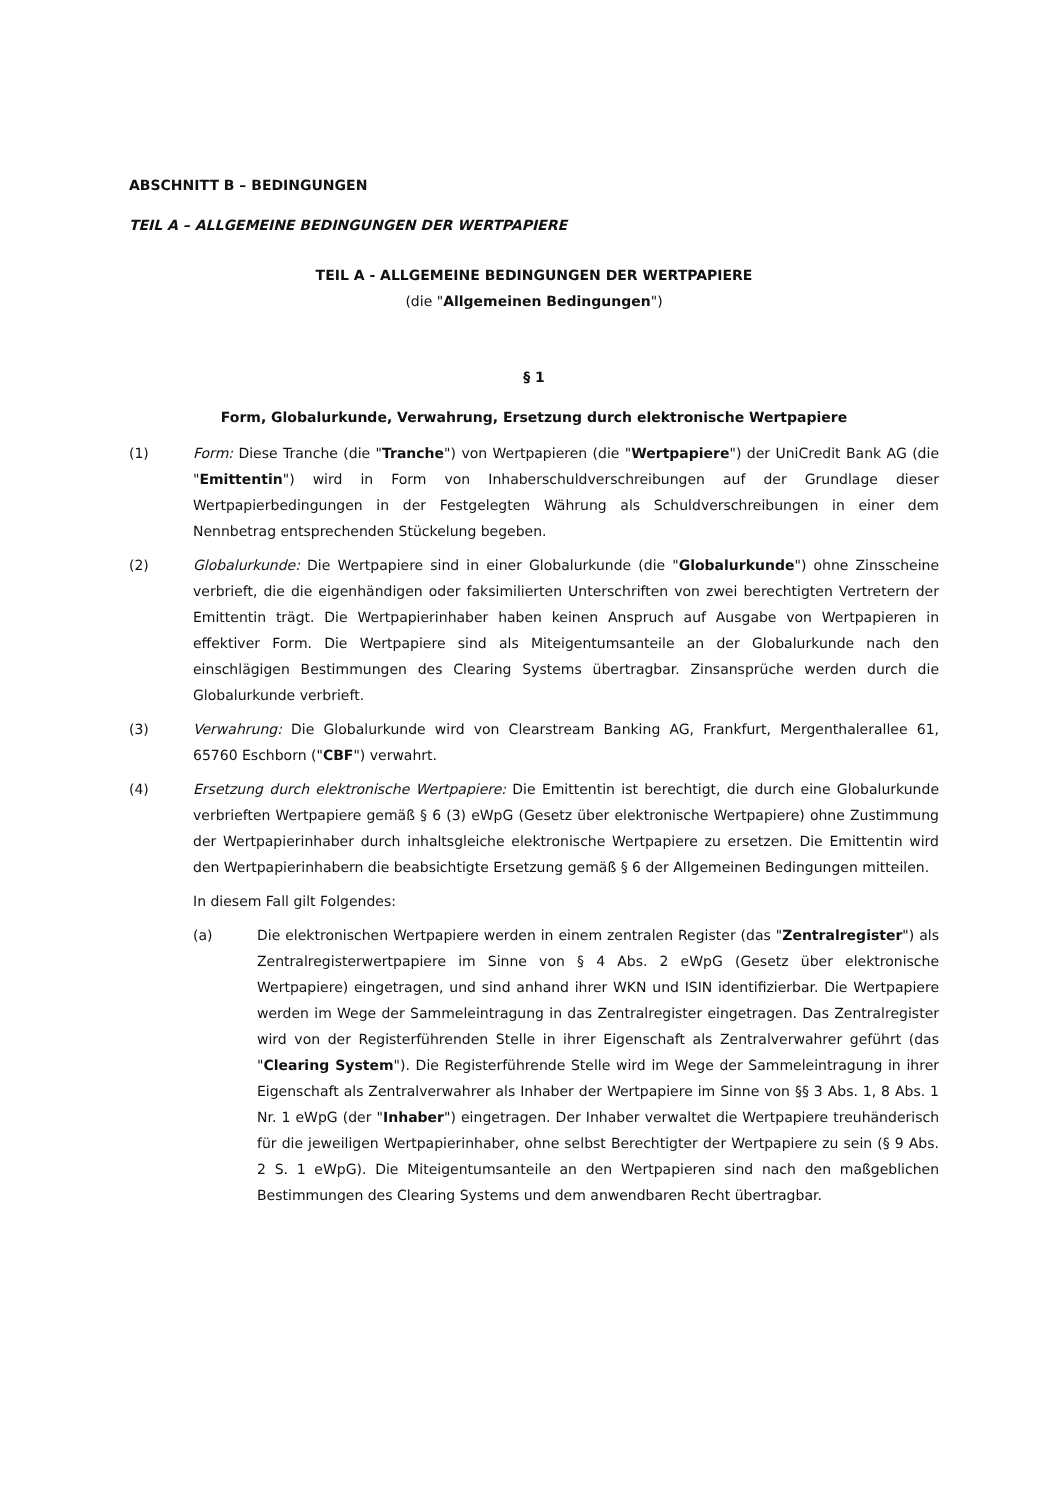ABSCHNITT B – BEDINGUNGEN
TEIL A – ALLGEMEINE BEDINGUNGEN DER WERTPAPIERE
TEIL A - ALLGEMEINE BEDINGUNGEN DER WERTPAPIERE
(die "Allgemeinen Bedingungen")
§ 1
Form, Globalurkunde, Verwahrung, Ersetzung durch elektronische Wertpapiere
(1) Form: Diese Tranche (die "Tranche") von Wertpapieren (die "Wertpapiere") der UniCredit Bank AG (die "Emittentin") wird in Form von Inhaberschuldverschreibungen auf der Grundlage dieser Wertpapierbedingungen in der Festgelegten Währung als Schuldverschreibungen in einer dem Nennbetrag entsprechenden Stückelung begeben.
(2) Globalurkunde: Die Wertpapiere sind in einer Globalurkunde (die "Globalurkunde") ohne Zinsscheine verbrieft, die die eigenhändigen oder faksimilierten Unterschriften von zwei berechtigten Vertretern der Emittentin trägt. Die Wertpapierinhaber haben keinen Anspruch auf Ausgabe von Wertpapieren in effektiver Form. Die Wertpapiere sind als Miteigentumsanteile an der Globalurkunde nach den einschlägigen Bestimmungen des Clearing Systems übertragbar. Zinsansprüche werden durch die Globalurkunde verbrieft.
(3) Verwahrung: Die Globalurkunde wird von Clearstream Banking AG, Frankfurt, Mergenthalerallee 61, 65760 Eschborn ("CBF") verwahrt.
(4) Ersetzung durch elektronische Wertpapiere: Die Emittentin ist berechtigt, die durch eine Globalurkunde verbrieften Wertpapiere gemäß § 6 (3) eWpG (Gesetz über elektronische Wertpapiere) ohne Zustimmung der Wertpapierinhaber durch inhaltsgleiche elektronische Wertpapiere zu ersetzen. Die Emittentin wird den Wertpapierinhabern die beabsichtigte Ersetzung gemäß § 6 der Allgemeinen Bedingungen mitteilen.
In diesem Fall gilt Folgendes:
(a) Die elektronischen Wertpapiere werden in einem zentralen Register (das "Zentralregister") als Zentralregisterwertpapiere im Sinne von § 4 Abs. 2 eWpG (Gesetz über elektronische Wertpapiere) eingetragen, und sind anhand ihrer WKN und ISIN identifizierbar. Die Wertpapiere werden im Wege der Sammeleintragung in das Zentralregister eingetragen. Das Zentralregister wird von der Registerführenden Stelle in ihrer Eigenschaft als Zentralverwahrer geführt (das "Clearing System"). Die Registerführende Stelle wird im Wege der Sammeleintragung in ihrer Eigenschaft als Zentralverwahrer als Inhaber der Wertpapiere im Sinne von §§ 3 Abs. 1, 8 Abs. 1 Nr. 1 eWpG (der "Inhaber") eingetragen. Der Inhaber verwaltet die Wertpapiere treuhänderisch für die jeweiligen Wertpapierinhaber, ohne selbst Berechtigter der Wertpapiere zu sein (§ 9 Abs. 2 S. 1 eWpG). Die Miteigentumsanteile an den Wertpapieren sind nach den maßgeblichen Bestimmungen des Clearing Systems und dem anwendbaren Recht übertragbar.